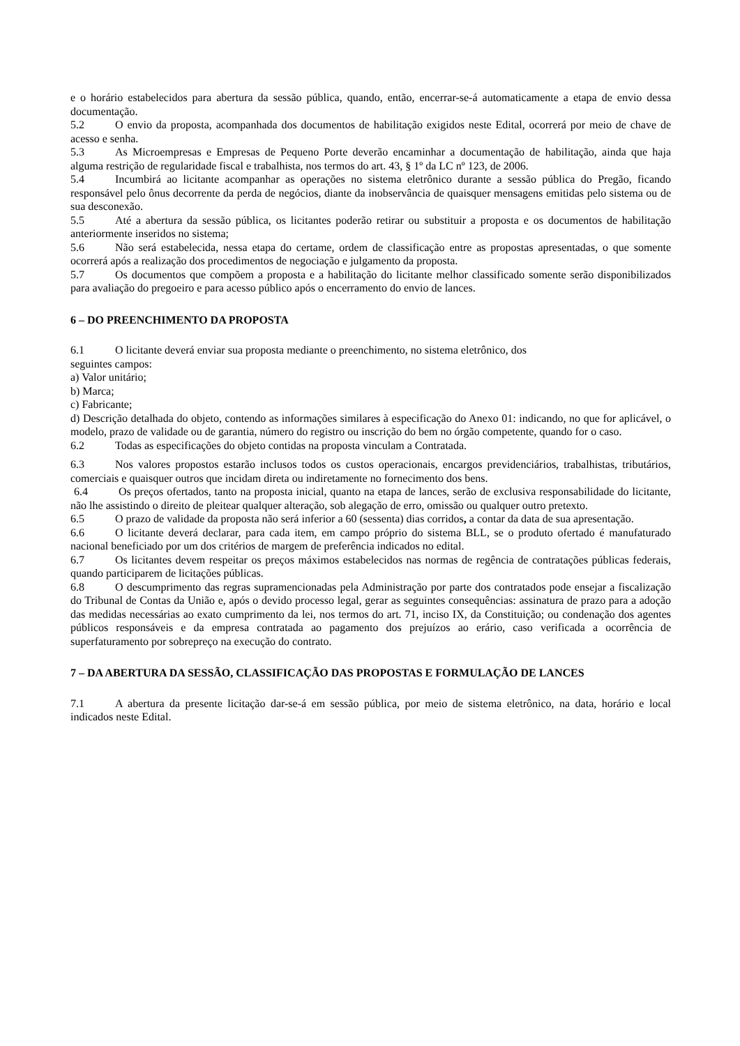e o horário estabelecidos para abertura da sessão pública, quando, então, encerrar-se-á automaticamente a etapa de envio dessa documentação.
5.2 O envio da proposta, acompanhada dos documentos de habilitação exigidos neste Edital, ocorrerá por meio de chave de acesso e senha.
5.3 As Microempresas e Empresas de Pequeno Porte deverão encaminhar a documentação de habilitação, ainda que haja alguma restrição de regularidade fiscal e trabalhista, nos termos do art. 43, § 1º da LC nº 123, de 2006.
5.4 Incumbirá ao licitante acompanhar as operações no sistema eletrônico durante a sessão pública do Pregão, ficando responsável pelo ônus decorrente da perda de negócios, diante da inobservância de quaisquer mensagens emitidas pelo sistema ou de sua desconexão.
5.5 Até a abertura da sessão pública, os licitantes poderão retirar ou substituir a proposta e os documentos de habilitação anteriormente inseridos no sistema;
5.6 Não será estabelecida, nessa etapa do certame, ordem de classificação entre as propostas apresentadas, o que somente ocorrerá após a realização dos procedimentos de negociação e julgamento da proposta.
5.7 Os documentos que compõem a proposta e a habilitação do licitante melhor classificado somente serão disponibilizados para avaliação do pregoeiro e para acesso público após o encerramento do envio de lances.
6 – DO PREENCHIMENTO DA PROPOSTA
6.1 O licitante deverá enviar sua proposta mediante o preenchimento, no sistema eletrônico, dos
seguintes campos:
a) Valor unitário;
b) Marca;
c) Fabricante;
d) Descrição detalhada do objeto, contendo as informações similares à especificação do Anexo 01: indicando, no que for aplicável, o modelo, prazo de validade ou de garantia, número do registro ou inscrição do bem no órgão competente, quando for o caso.
6.2 Todas as especificações do objeto contidas na proposta vinculam a Contratada.
6.3 Nos valores propostos estarão inclusos todos os custos operacionais, encargos previdenciários, trabalhistas, tributários, comerciais e quaisquer outros que incidam direta ou indiretamente no fornecimento dos bens.
6.4 Os preços ofertados, tanto na proposta inicial, quanto na etapa de lances, serão de exclusiva responsabilidade do licitante, não lhe assistindo o direito de pleitear qualquer alteração, sob alegação de erro, omissão ou qualquer outro pretexto.
6.5 O prazo de validade da proposta não será inferior a 60 (sessenta) dias corridos, a contar da data de sua apresentação.
6.6 O licitante deverá declarar, para cada item, em campo próprio do sistema BLL, se o produto ofertado é manufaturado nacional beneficiado por um dos critérios de margem de preferência indicados no edital.
6.7 Os licitantes devem respeitar os preços máximos estabelecidos nas normas de regência de contratações públicas federais, quando participarem de licitações públicas.
6.8 O descumprimento das regras supramencionadas pela Administração por parte dos contratados pode ensejar a fiscalização do Tribunal de Contas da União e, após o devido processo legal, gerar as seguintes consequências: assinatura de prazo para a adoção das medidas necessárias ao exato cumprimento da lei, nos termos do art. 71, inciso IX, da Constituição; ou condenação dos agentes públicos responsáveis e da empresa contratada ao pagamento dos prejuízos ao erário, caso verificada a ocorrência de superfaturamento por sobrepreço na execução do contrato.
7 – DA ABERTURA DA SESSÃO, CLASSIFICAÇÃO DAS PROPOSTAS E FORMULAÇÃO DE LANCES
7.1 A abertura da presente licitação dar-se-á em sessão pública, por meio de sistema eletrônico, na data, horário e local indicados neste Edital.